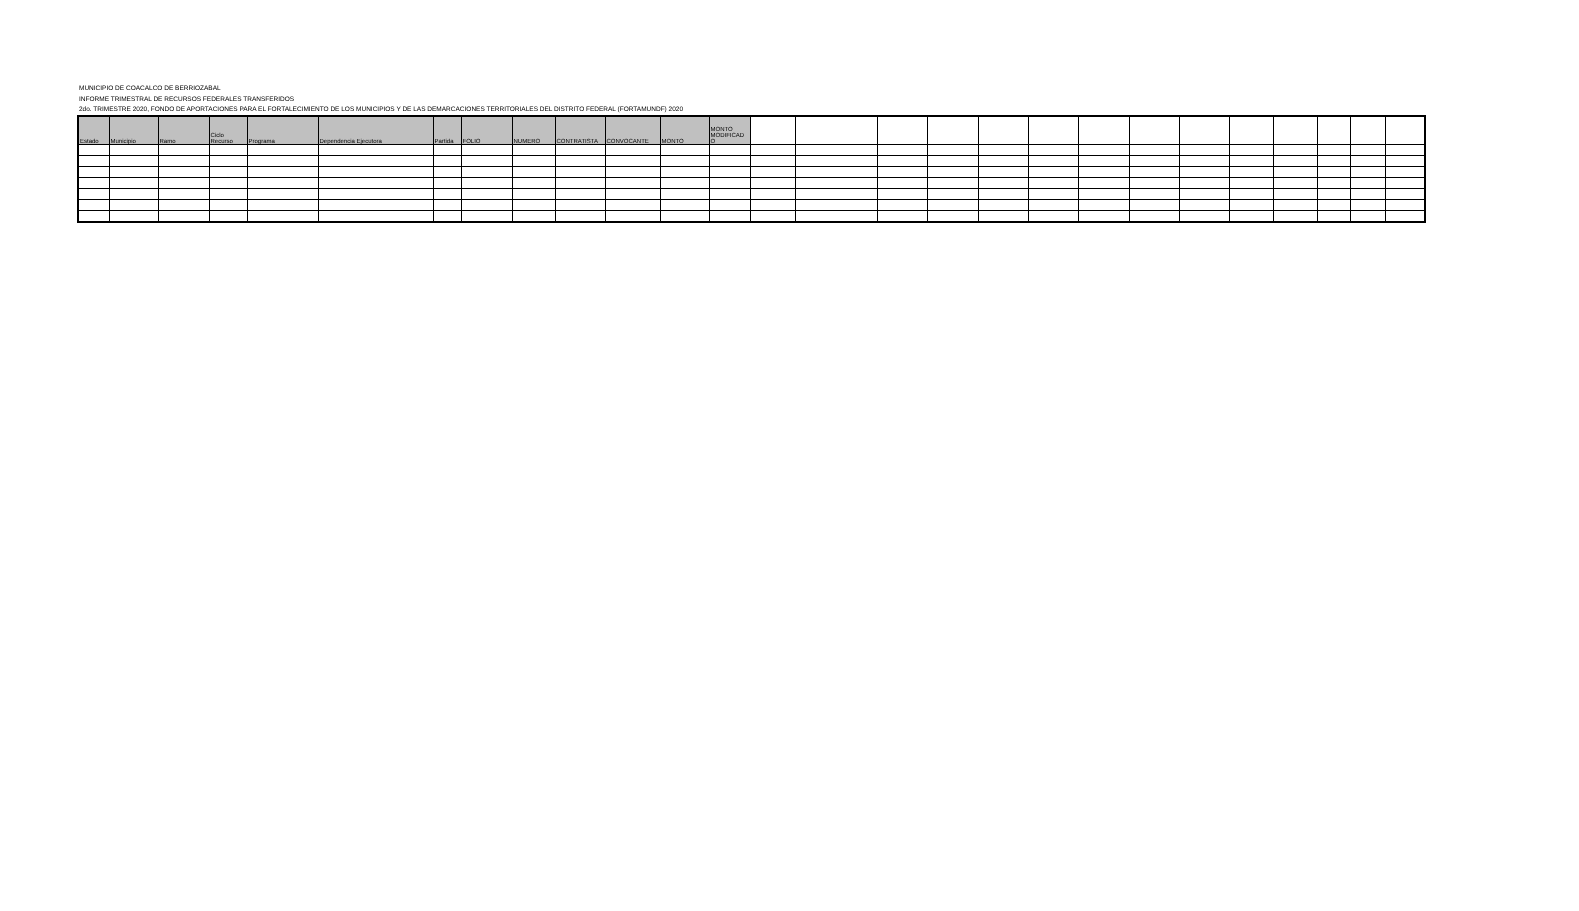MUNICIPIO DE COACALCO DE BERRIOZABAL
INFORME TRIMESTRAL DE RECURSOS FEDERALES TRANSFERIDOS
2do. TRIMESTRE 2020, FONDO DE APORTACIONES PARA EL FORTALECIMIENTO DE LOS MUNICIPIOS Y DE LAS DEMARCACIONES TERRITORIALES DEL DISTRITO FEDERAL (FORTAMUNDF) 2020
| Estado | Municipio | Ramo | Ciclo Recurso | Programa | Dependencia Ejecutora | Partida | FOLIO | NUMERO | CONTRATISTA | CONVOCANTE | MONTO | MONTO MODIFICAD O | | | | | | | | | | | | | | |
| --- | --- | --- | --- | --- | --- | --- | --- | --- | --- | --- | --- | --- | --- | --- | --- | --- | --- | --- | --- | --- | --- | --- | --- | --- | --- | --- |